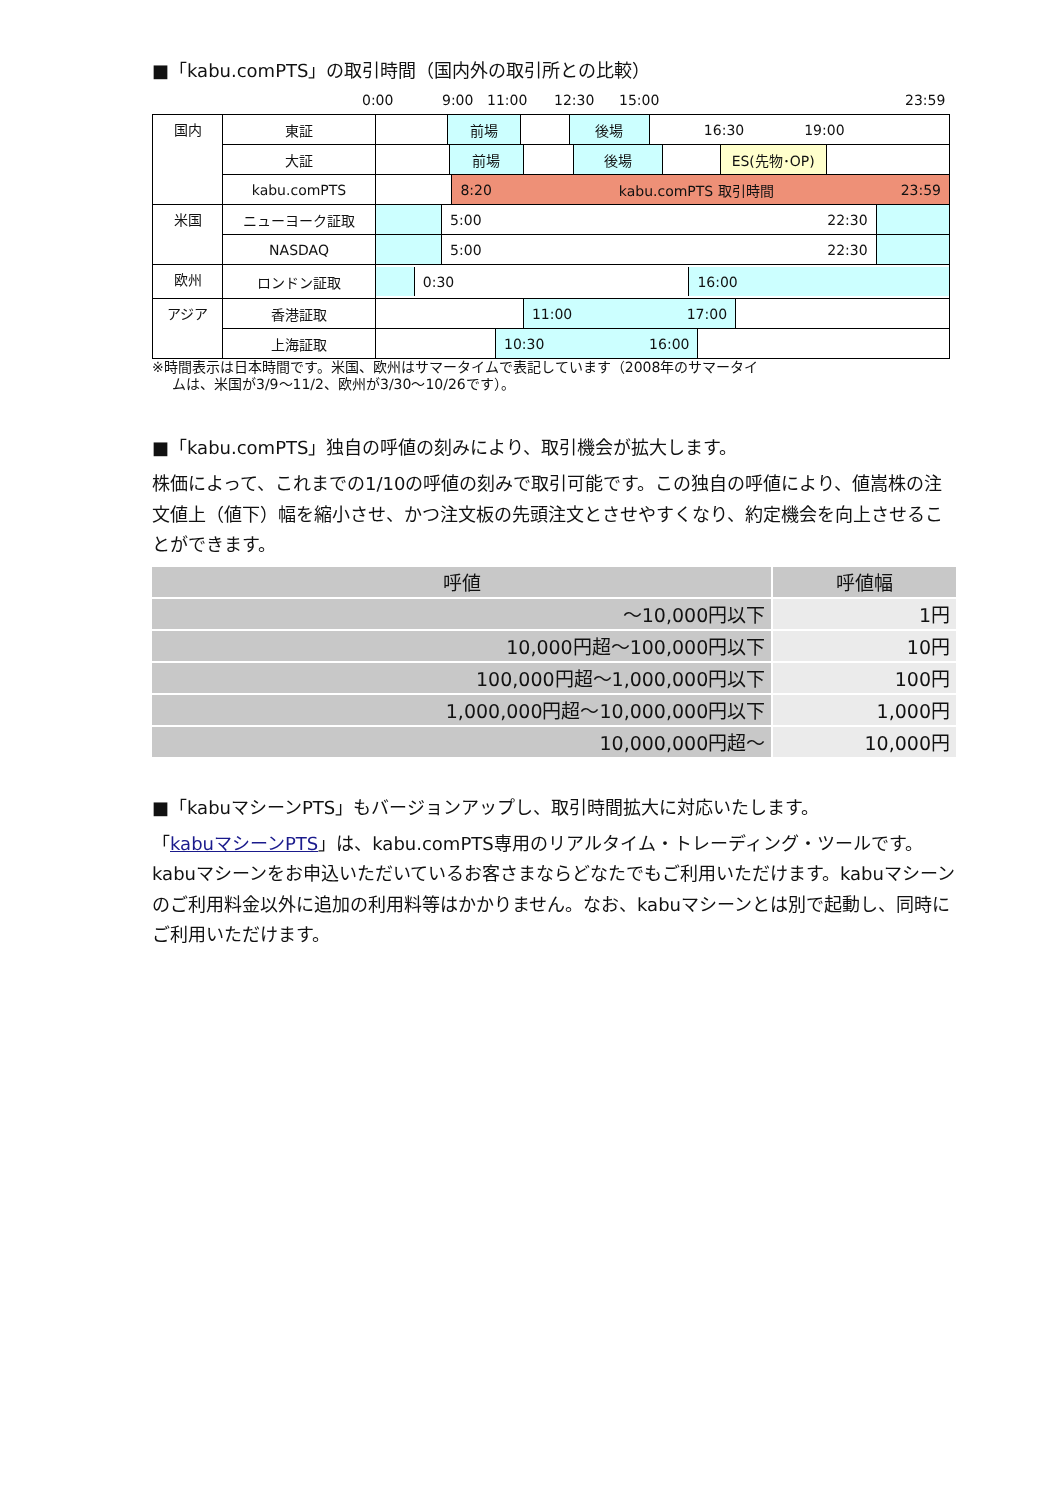■「kabu.comPTS」の取引時間（国内外の取引所との比較）
0:00 9:00 11:00 12:30 15:00 23:59
| 国内 | 東証 | 前場 後場 16:30 19:00 |
| | 大証 | 前場 後場 ES(先物･OP) |
| | kabu.comPTS | 8:20 kabu.comPTS 取引時間 23:59 |
| 米国 | ニューヨーク証取 | 5:00 22:30 |
| | NASDAQ | 5:00 22:30 |
| 欧州 | ロンドン証取 | 0:30 16:00 |
| アジア | 香港証取 | 11:00 17:00 |
| | 上海証取 | 10:30 16:00 |
※時間表示は日本時間です。米国、欧州はサマータイムで表記しています（2008年のサマータイ
ムは、米国が3/9～11/2、欧州が3/30～10/26です）。
■「kabu.comPTS」独自の呼値の刻みにより、取引機会が拡大します。
株価によって、これまでの1/10の呼値の刻みで取引可能です。この独自の呼値により、値嵩株の注文値上（値下）幅を縮小させ、かつ注文板の先頭注文とさせやすくなり、約定機会を向上させることができます。
| 呼値 | 呼値幅 |
| --- | --- |
| ～10,000円以下 | 1円 |
| 10,000円超～100,000円以下 | 10円 |
| 100,000円超～1,000,000円以下 | 100円 |
| 1,000,000円超～10,000,000円以下 | 1,000円 |
| 10,000,000円超～ | 10,000円 |
■「kabuマシーンPTS」もバージョンアップし、取引時間拡大に対応いたします。
「kabuマシーンPTS」は、kabu.comPTS専用のリアルタイム・トレーディング・ツールです。kabuマシーンをお申込いただいているお客さまならどなたでもご利用いただけます。kabuマシーンのご利用料金以外に追加の利用料等はかかりません。なお、kabuマシーンとは別で起動し、同時にご利用いただけます。